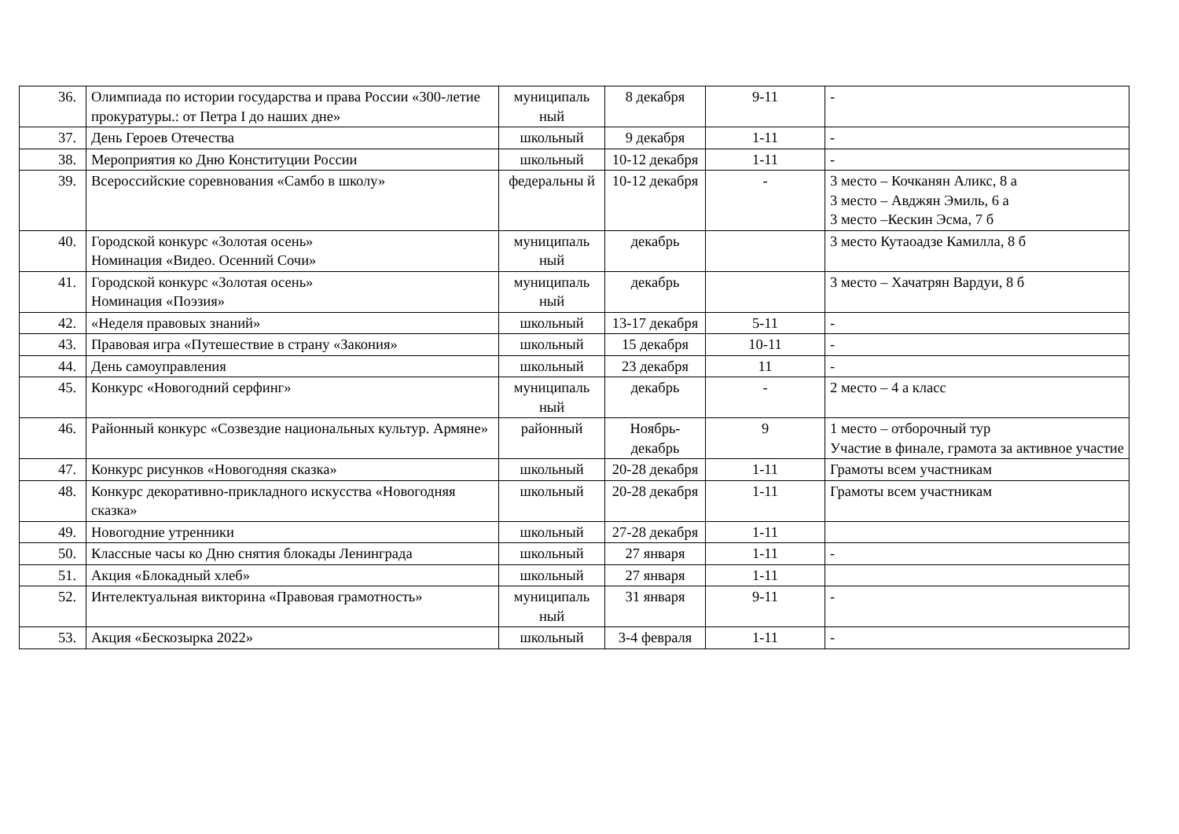| 36. | Олимпиада по истории государства и права России «300-летие прокуратуры.: от Петра I до наших дне» | муниципаль ный | 8 декабря | 9-11 | - |
| 37. | День Героев Отечества | школьный | 9 декабря | 1-11 | - |
| 38. | Мероприятия ко Дню Конституции России | школьный | 10-12 декабря | 1-11 | - |
| 39. | Всероссийские соревнования «Самбо в школу» | федеральны й | 10-12 декабря | - | 3 место – Кочканян Аликс, 8 а 3 место – Авджян Эмиль, 6 а 3 место –Кескин Эсма, 7 б |
| 40. | Городской конкурс «Золотая осень» Номинация «Видео. Осенний Сочи» | муниципаль ный | декабрь | | 3 место Кутаоадзе Камилла, 8 б |
| 41. | Городской конкурс «Золотая осень» Номинация «Поэзия» | муниципаль ный | декабрь | | 3 место – Хачатрян Вардуи, 8 б |
| 42. | «Неделя правовых знаний» | школьный | 13-17 декабря | 5-11 | - |
| 43. | Правовая игра «Путешествие в страну «Закония» | школьный | 15 декабря | 10-11 | - |
| 44. | День самоуправления | школьный | 23 декабря | 11 | - |
| 45. | Конкурс «Новогодний серфинг» | муниципаль ный | декабрь | - | 2 место – 4 а класс |
| 46. | Районный конкурс «Созвездие национальных культур. Армяне» | районный | Ноябрь-декабрь | 9 | 1 место – отборочный тур Участие в финале, грамота за активное участие |
| 47. | Конкурс рисунков «Новогодняя сказка» | школьный | 20-28 декабря | 1-11 | Грамоты всем участникам |
| 48. | Конкурс декоративно-прикладного искусства «Новогодняя сказка» | школьный | 20-28 декабря | 1-11 | Грамоты всем участникам |
| 49. | Новогодние утренники | школьный | 27-28 декабря | 1-11 | |
| 50. | Классные часы ко Дню снятия блокады Ленинграда | школьный | 27 января | 1-11 | - |
| 51. | Акция «Блокадный хлеб» | школьный | 27 января | 1-11 | |
| 52. | Интелектуальная викторина «Правовая грамотность» | муниципаль ный | 31 января | 9-11 | - |
| 53. | Акция «Бескозырка 2022» | школьный | 3-4 февраля | 1-11 | - |